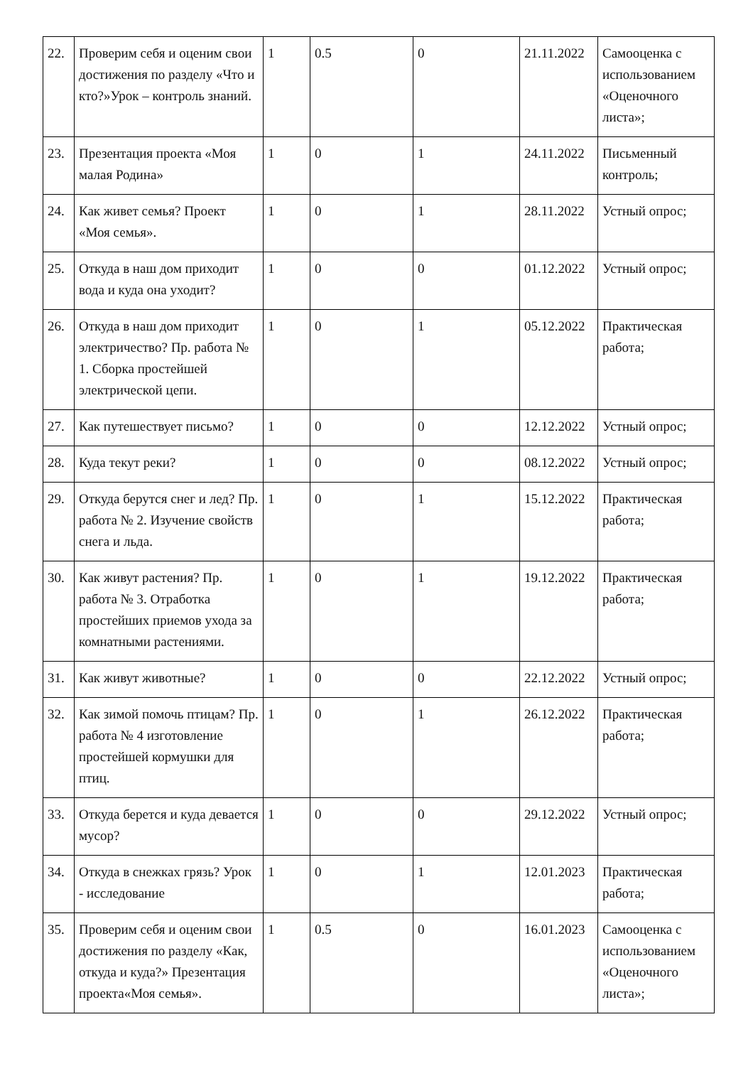| 22. | Проверим себя и оценим свои достижения по разделу «Что и кто?»Урок – контроль знаний. | 1 | 0.5 | 0 | 21.11.2022 | Самооценка с использованием «Оценочного листа»; |
| 23. | Презентация проекта «Моя малая Родина» | 1 | 0 | 1 | 24.11.2022 | Письменный контроль; |
| 24. | Как живет семья? Проект «Моя семья». | 1 | 0 | 1 | 28.11.2022 | Устный опрос; |
| 25. | Откуда в наш дом приходит вода и куда она уходит? | 1 | 0 | 0 | 01.12.2022 | Устный опрос; |
| 26. | Откуда в наш дом приходит электричество? Пр. работа № 1. Сборка простейшей электрической цепи. | 1 | 0 | 1 | 05.12.2022 | Практическая работа; |
| 27. | Как путешествует письмо? | 1 | 0 | 0 | 12.12.2022 | Устный опрос; |
| 28. | Куда текут реки? | 1 | 0 | 0 | 08.12.2022 | Устный опрос; |
| 29. | Откуда берутся снег и лед? Пр. работа № 2. Изучение свойств снега и льда. | 1 | 0 | 1 | 15.12.2022 | Практическая работа; |
| 30. | Как живут растения? Пр. работа № 3. Отработка простейших приемов ухода за комнатными растениями. | 1 | 0 | 1 | 19.12.2022 | Практическая работа; |
| 31. | Как живут животные? | 1 | 0 | 0 | 22.12.2022 | Устный опрос; |
| 32. | Как зимой помочь птицам? Пр. работа № 4 изготовление простейшей кормушки для птиц. | 1 | 0 | 1 | 26.12.2022 | Практическая работа; |
| 33. | Откуда берется и куда девается мусор? | 1 | 0 | 0 | 29.12.2022 | Устный опрос; |
| 34. | Откуда в снежках грязь? Урок - исследование | 1 | 0 | 1 | 12.01.2023 | Практическая работа; |
| 35. | Проверим себя и оценим свои достижения по разделу «Как, откуда и куда?» Презентация проекта«Моя семья». | 1 | 0.5 | 0 | 16.01.2023 | Самооценка с использованием «Оценочного листа»; |